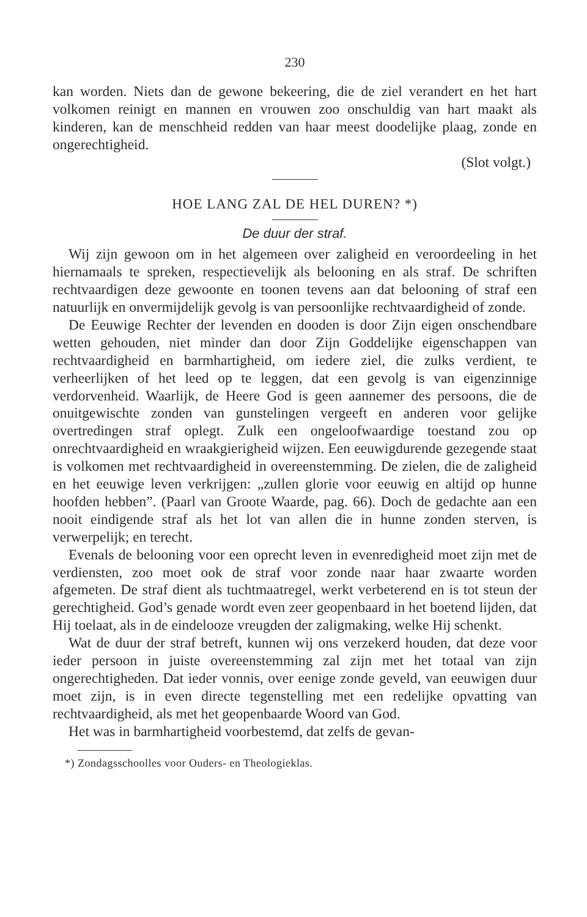230
kan worden. Niets dan de gewone bekeering, die de ziel verandert en het hart volkomen reinigt en mannen en vrouwen zoo onschuldig van hart maakt als kinderen, kan de menschheid redden van haar meest doodelijke plaag, zonde en ongerechtigheid.
(Slot volgt.)
HOE LANG ZAL DE HEL DUREN? *)
De duur der straf.
Wij zijn gewoon om in het algemeen over zaligheid en veroordeeling in het hiernamaals te spreken, respectievelijk als belooning en als straf. De schriften rechtvaardigen deze gewoonte en toonen tevens aan dat belooning of straf een natuurlijk en onvermijdelijk gevolg is van persoonlijke rechtvaardigheid of zonde.
De Eeuwige Rechter der levenden en dooden is door Zijn eigen onschendbare wetten gehouden, niet minder dan door Zijn Goddelijke eigenschappen van rechtvaardigheid en barmhartigheid, om iedere ziel, die zulks verdient, te verheerlijken of het leed op te leggen, dat een gevolg is van eigenzinnige verdorvenheid. Waarlijk, de Heere God is geen aannemer des persoons, die de onuitgewischte zonden van gunstelingen vergeeft en anderen voor gelijke overtredingen straf oplegt. Zulk een ongeloofwaardige toestand zou op onrechtvaardigheid en wraakgierigheid wijzen. Een eeuwigdurende gezegende staat is volkomen met rechtvaardigheid in overeenstemming. De zielen, die de zaligheid en het eeuwige leven verkrijgen: „zullen glorie voor eeuwig en altijd op hunne hoofden hebben”. (Paarl van Groote Waarde, pag. 66). Doch de gedachte aan een nooit eindigende straf als het lot van allen die in hunne zonden sterven, is verwerpelijk; en terecht.
Evenals de belooning voor een oprecht leven in evenredigheid moet zijn met de verdiensten, zoo moet ook de straf voor zonde naar haar zwaarte worden afgemeten. De straf dient als tuchtmaatregel, werkt verbeterend en is tot steun der gerechtigheid. God’s genade wordt even zeer geopenbaard in het boetend lijden, dat Hij toelaat, als in de eindelooze vreugden der zaligmaking, welke Hij schenkt.
Wat de duur der straf betreft, kunnen wij ons verzekerd houden, dat deze voor ieder persoon in juiste overeenstemming zal zijn met het totaal van zijn ongerechtigheden. Dat ieder vonnis, over eenige zonde geveld, van eeuwigen duur moet zijn, is in even directe tegenstelling met een redelijke opvatting van rechtvaardigheid, als met het geopenbaarde Woord van God.
Het was in barmhartigheid voorbestemd, dat zelfs de gevan-
*) Zondagsschoolles voor Ouders- en Theologieklas.